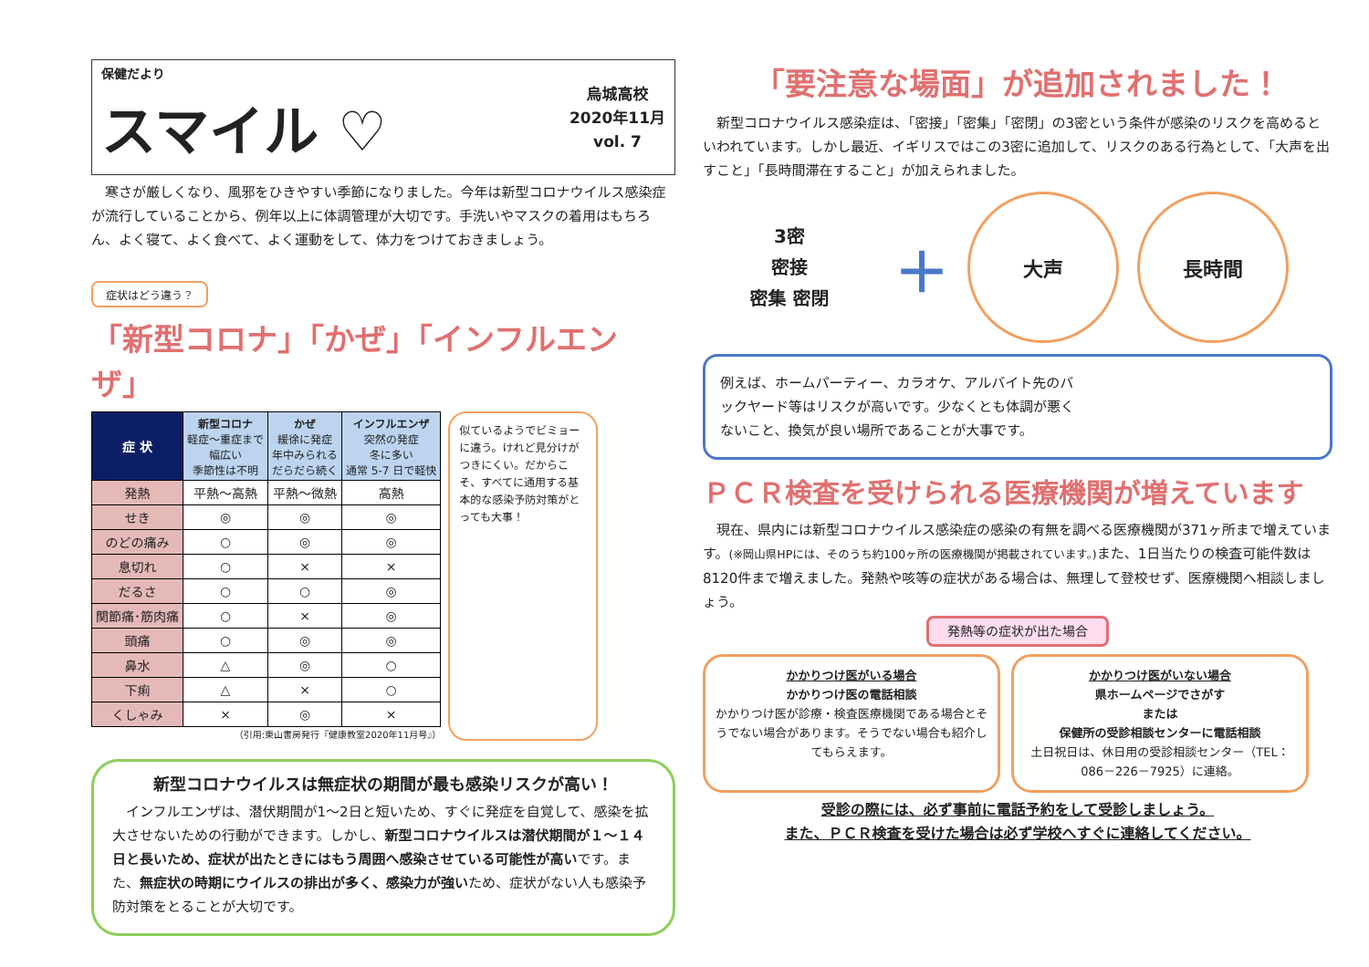保健だより
スマイル ♡
烏城高校
2020年11月
vol. 7
　寒さが厳しくなり、風邪をひきやすい季節になりました。今年は新型コロナウイルス感染症が流行していることから、例年以上に体調管理が大切です。手洗いやマスクの着用はもちろん、よく寝て、よく食べて、よく運動をして、体力をつけておきましょう。
症状はどう違う？
「新型コロナ」「かぜ」「インフルエンザ」
| 症 状 | 新型コロナ 軽症～重症まで 幅広い 季節性は不明 | かぜ 緩徐に発症 年中みられる だらだら続く | インフルエンザ 突然の発症 冬に多い 通常 5-7 日で軽快 |
| --- | --- | --- | --- |
| 発熱 | 平熱～高熱 | 平熱～微熱 | 高熱 |
| せき | ◎ | ◎ | ◎ |
| のどの痛み | ○ | ◎ | ◎ |
| 息切れ | ○ | × | × |
| だるさ | ○ | ○ | ◎ |
| 関節痛･筋肉痛 | ○ | × | ◎ |
| 頭痛 | ○ | ◎ | ◎ |
| 鼻水 | △ | ◎ | ○ |
| 下痢 | △ | × | ○ |
| くしゃみ | × | ◎ | × |
（引用:東山書房発行『健康教室2020年11月号』）
似ているようでビミョーに違う。けれど見分けがつきにくい。だからこそ、すべてに通用する基本的な感染予防対策がとっても大事！
新型コロナウイルスは無症状の期間が最も感染リスクが高い！
　インフルエンザは、潜伏期間が1～2日と短いため、すぐに発症を自覚して、感染を拡大させないための行動ができます。しかし、新型コロナウイルスは潜伏期間が１～１４日と長いため、症状が出たときにはもう周囲へ感染させている可能性が高いです。また、無症状の時期にウイルスの排出が多く、感染力が強いため、症状がない人も感染予防対策をとることが大切です。
「要注意な場面」が追加されました！
　新型コロナウイルス感染症は、「密接」「密集」「密閉」の3密という条件が感染のリスクを高めるといわれています。しかし最近、イギリスではこの3密に追加して、リスクのある行為として、「大声を出すこと」「長時間滞在すること」が加えられました。
3密
密接
密集 密閉
＋
大声 長時間
例えば、ホームパーティー、カラオケ、アルバイト先のバックヤード等はリスクが高いです。少なくとも体調が悪くないこと、換気が良い場所であることが大事です。
ＰＣＲ検査を受けられる医療機関が増えています
　現在、県内には新型コロナウイルス感染症の感染の有無を調べる医療機関が371ヶ所まで増えています。(※岡山県HPには、そのうち約100ヶ所の医療機関が掲載されています。) また、1日当たりの検査可能件数は8120件まで増えました。発熱や咳等の症状がある場合は、無理して登校せず、医療機関へ相談しましょう。
発熱等の症状が出た場合
かかりつけ医がいる場合
かかりつけ医の電話相談
かかりつけ医が診療・検査医療機関である場合とそうでない場合があります。そうでない場合も紹介してもらえます。
かかりつけ医がいない場合
県ホームページでさがす
または
保健所の受診相談センターに電話相談
土日祝日は、休日用の受診相談センター（TEL：086－226－7925）に連絡。
受診の際には、必ず事前に電話予約をして受診しましょう。
また、ＰＣＲ検査を受けた場合は必ず学校へすぐに連絡してください。